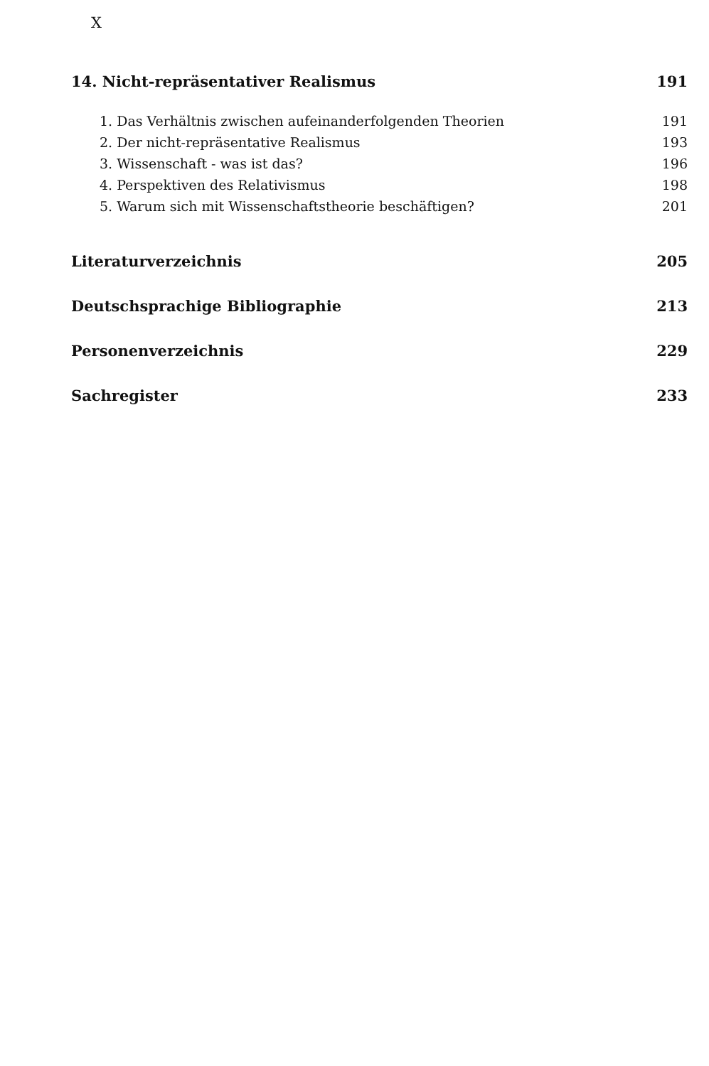X
14. Nicht-repräsentativer Realismus 191
1. Das Verhältnis zwischen aufeinanderfolgenden Theorien 191
2. Der nicht-repräsentative Realismus 193
3. Wissenschaft - was ist das? 196
4. Perspektiven des Relativismus 198
5. Warum sich mit Wissenschaftstheorie beschäftigen? 201
Literaturverzeichnis 205
Deutschsprachige Bibliographie 213
Personenverzeichnis 229
Sachregister 233